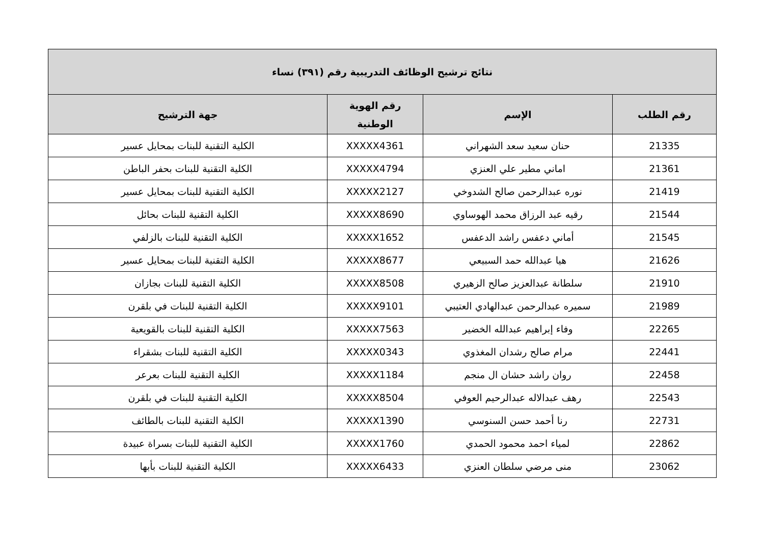| نتائج ترشيح الوظائف التدريبية رقم (٣٩١) نساء | | | |
| --- | --- | --- | --- |
| رقم الطلب | الإسم | رقم الهوية الوطنية | جهة الترشيح |
| 21335 | حنان سعيد سعد الشهراني | XXXXX4361 | الكلية التقنية للبنات بمحايل عسير |
| 21361 | اماني مطير علي العنزي | XXXXX4794 | الكلية التقنية للبنات بحفر الباطن |
| 21419 | نوره عبدالرحمن صالح الشدوخي | XXXXX2127 | الكلية التقنية للبنات بمحايل عسير |
| 21544 | رقيه عبد الرزاق محمد الهوساوي | XXXXX8690 | الكلية التقنية للبنات بحائل |
| 21545 | أماني دعفس راشد الدعفس | XXXXX1652 | الكلية التقنية للبنات بالزلفي |
| 21626 | هيا عبدالله حمد السبيعي | XXXXX8677 | الكلية التقنية للبنات بمحايل عسير |
| 21910 | سلطانة عبدالعزيز صالح الزهيري | XXXXX8508 | الكلية التقنية للبنات بجازان |
| 21989 | سميره عبدالرحمن عبدالهادي العتيبي | XXXXX9101 | الكلية التقنية للبنات في بلقرن |
| 22265 | وفاء إبراهيم عبدالله الخضير | XXXXX7563 | الكلية التقنية للبنات بالقويعية |
| 22441 | مرام صالح رشدان المغذوي | XXXXX0343 | الكلية التقنية للبنات بشقراء |
| 22458 | روان راشد حشان ال منجم | XXXXX1184 | الكلية التقنية للبنات بعرعر |
| 22543 | رهف عبدالاله عبدالرحيم العوفي | XXXXX8504 | الكلية التقنية للبنات في بلقرن |
| 22731 | رنا أحمد حسن السنوسي | XXXXX1390 | الكلية التقنية للبنات بالطائف |
| 22862 | لمياء احمد محمود الحمدي | XXXXX1760 | الكلية التقنية للبنات بسراة عبيدة |
| 23062 | منى مرضي سلطان العنزي | XXXXX6433 | الكلية التقنية للبنات بأبها |